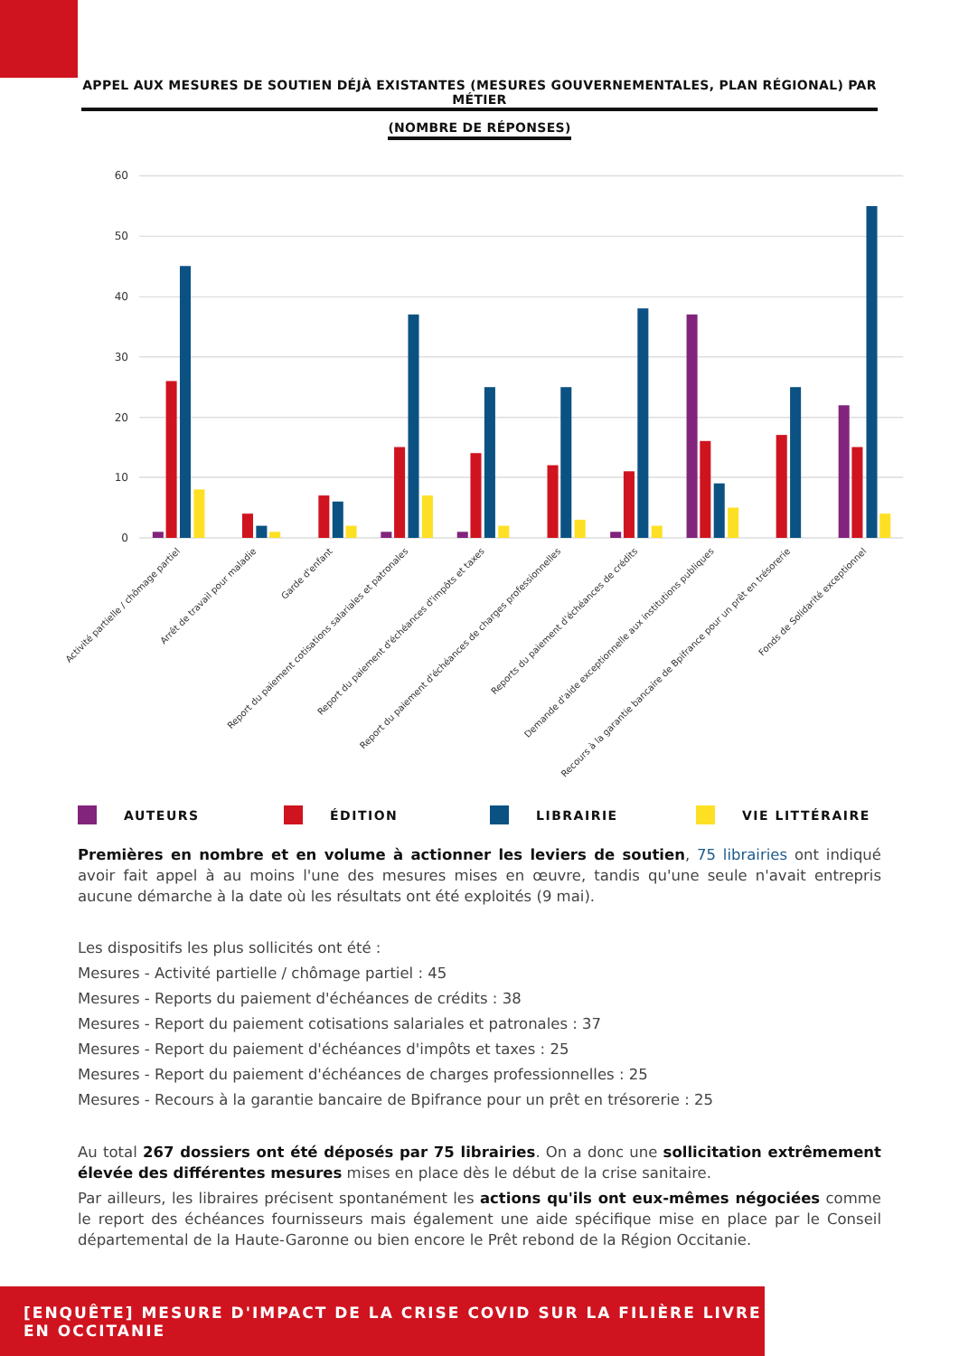APPEL AUX MESURES DE SOUTIEN DÉJÀ EXISTANTES (MESURES GOUVERNEMENTALES, PLAN RÉGIONAL) PAR MÉTIER
(NOMBRE DE RÉPONSES)
60
50
40
30
20
10
0
Activité partielle / chômage partiel
Arrêt de travail pour maladie
Garde d'enfant
Report du paiement cotisations salariales et patronales
Report du paiement d'échéances d'impôts et taxes
Report du paiement d'échéances de charges professionnelles
Reports du paiement d'échéances de crédits
Demande d'aide exceptionnelle aux institutions publiques
Recours à la garantie bancaire de Bpifrance pour un prêt en trésorerie
Fonds de Solidarité exceptionnel
AUTEURS ÉDITION LIBRAIRIE VIE LITTÉRAIRE
Premières en nombre et en volume à actionner les leviers de soutien, 75 librairies ont indiqué avoir fait appel à au moins l'une des mesures mises en œuvre, tandis qu'une seule n'avait entrepris aucune démarche à la date où les résultats ont été exploités (9 mai).
Les dispositifs les plus sollicités ont été :
Mesures - Activité partielle / chômage partiel : 45
Mesures - Reports du paiement d'échéances de crédits : 38
Mesures - Report du paiement cotisations salariales et patronales : 37
Mesures - Report du paiement d'échéances d'impôts et taxes : 25
Mesures - Report du paiement d'échéances de charges professionnelles : 25
Mesures - Recours à la garantie bancaire de Bpifrance pour un prêt en trésorerie : 25
Au total 267 dossiers ont été déposés par 75 librairies. On a donc une sollicitation extrêmement élevée des différentes mesures mises en place dès le début de la crise sanitaire.
Par ailleurs, les libraires précisent spontanément les actions qu'ils ont eux-mêmes négociées comme le report des échéances fournisseurs mais également une aide spécifique mise en place par le Conseil départemental de la Haute-Garonne ou bien encore le Prêt rebond de la Région Occitanie.
[ENQUÊTE] MESURE D'IMPACT DE LA CRISE COVID SUR LA FILIÈRE LIVRE EN OCCITANIE